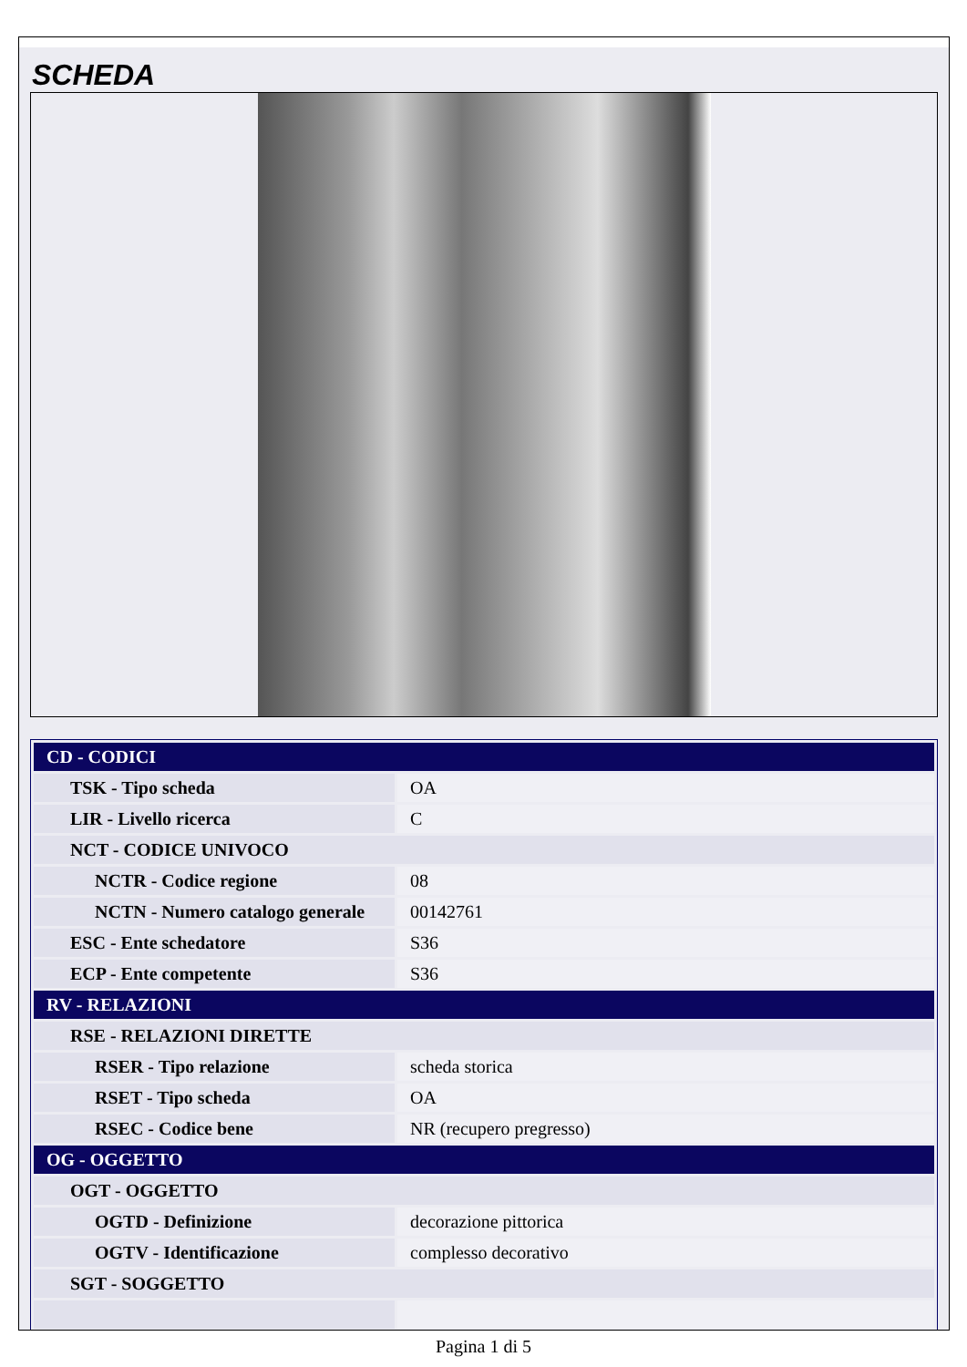SCHEDA
| CD - CODICI | |
| TSK - Tipo scheda | OA |
| LIR - Livello ricerca | C |
| NCT - CODICE UNIVOCO | |
| NCTR - Codice regione | 08 |
| NCTN - Numero catalogo generale | 00142761 |
| ESC - Ente schedatore | S36 |
| ECP - Ente competente | S36 |
| RV - RELAZIONI | |
| RSE - RELAZIONI DIRETTE | |
| RSER - Tipo relazione | scheda storica |
| RSET - Tipo scheda | OA |
| RSEC - Codice bene | NR (recupero pregresso) |
| OG - OGGETTO | |
| OGT - OGGETTO | |
| OGTD - Definizione | decorazione pittorica |
| OGTV - Identificazione | complesso decorativo |
| SGT - SOGGETTO | |
Pagina 1 di 5